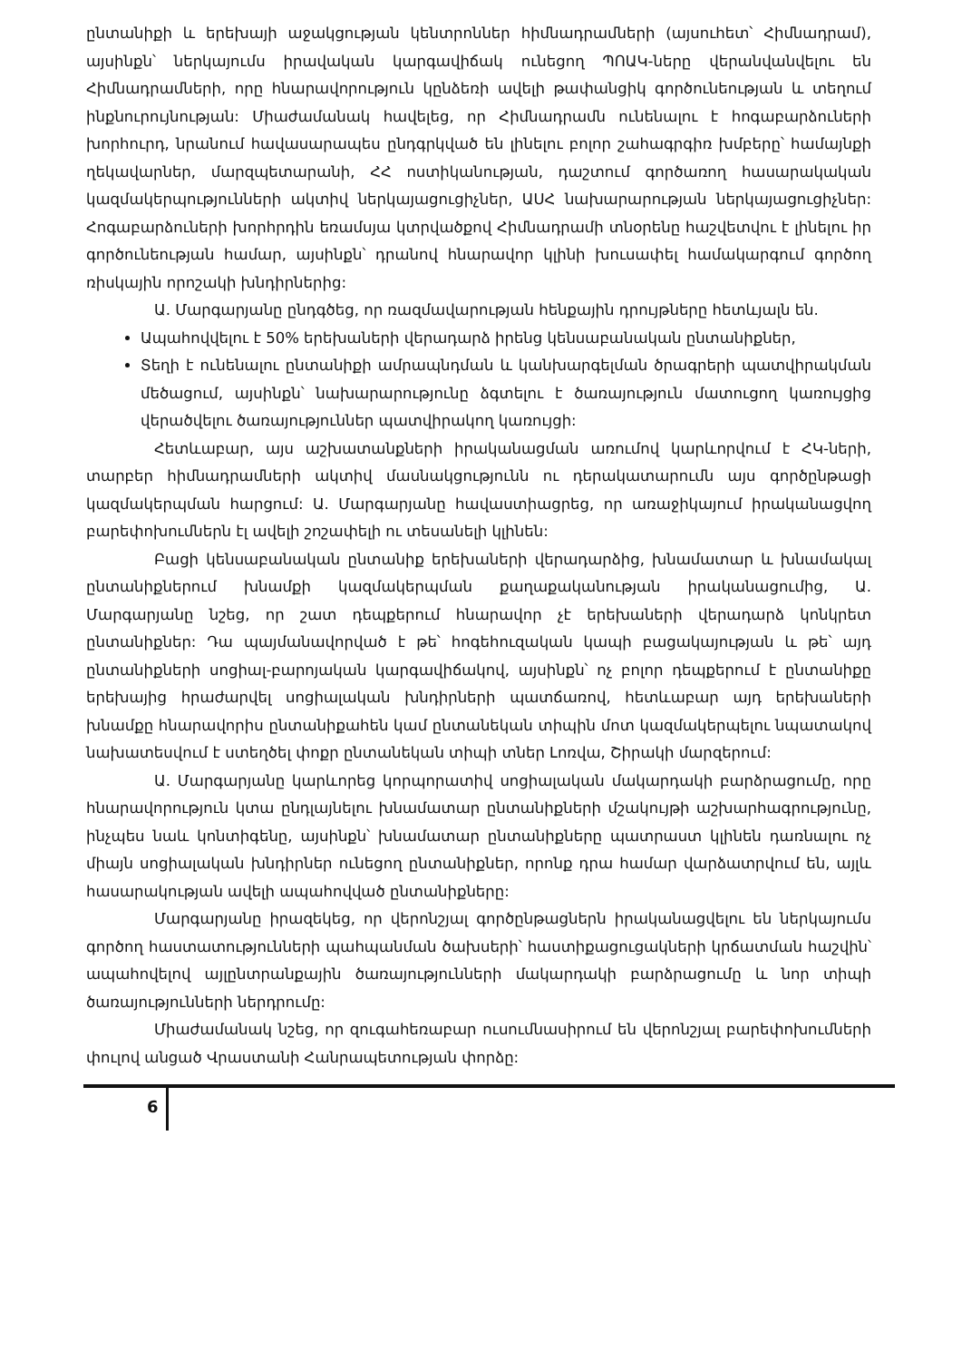ընտանիքի և երեխայի աջակցության կենտրոններ հիմնադրամների (այսուհետ՝ Հիմնադրամ), այսինքն՝ ներկայումս իրավական կարգավիճակ ունեցող ՊՈԱԿ-ները վերանվանվելու են Հիմնադրամների, որը հնարավորություն կընձեռի ավելի թափանցիկ գործունեության և տեղում ինքնուրույնության: Միաժամանակ հավելեց, որ Հիմնադրամն ունենալու է հոգաբարձուների խորհուրդ, նրանում հավասարապես ընդգրկված են լինելու բոլոր շահագրգիռ խմբերը՝ համայնքի ղեկավարներ, մարզպետարանի, ՀՀ ոստիկանության, դաշտում գործառող հասարակական կազմակերպությունների ակտիվ ներկայացուցիչներ, ԱՍՀ նախարարության ներկայացուցիչներ: Հոգաբարձուների խորհրդին եռամսյա կտրվածքով Հիմնադրամի տնօրենը հաշվետվու է լինելու իր գործունեության համար, այսինքն՝ դրանով հնարավոր կլինի խուսափել համակարգում գործող ռիսկային որոշակի խնդիրներից:
Ա. Մարգարյանը ընդգծեց, որ ռազմավարության հենքային դրույթները հետևյալն են.
Ապահովվելու է 50% երեխաների վերադարձ իրենց կենսաբանական ընտանիքներ,
Տեղի է ունենալու ընտանիքի ամրապնդման և կանխարգելման ծրագրերի պատվիրակման մեծացում, այսինքն՝ նախարարությունը ձգտելու է ծառայություն մատուցող կառույցից վերածվելու ծառայություններ պատվիրակող կառույցի:
Հետևաբար, այս աշխատանքների իրականացման առումով կարևորվում է ՀԿ-ների, տարբեր հիմնադրամների ակտիվ մասնակցությունն ու դերակատարումն այս գործընթացի կազմակերպման հարցում: Ա. Մարգարյանը հավաստիացրեց, որ առաջիկայում իրականացվող բարեփոխումներն էլ ավելի շոշափելի ու տեսանելի կլինեն:
Բացի կենսաբանական ընտանիք երեխաների վերադարձից, խնամատար և խնամակալ ընտանիքներում խնամքի կազմակերպման քաղաքականության իրականացումից, Ա. Մարգարյանը նշեց, որ շատ դեպքերում հնարավոր չէ երեխաների վերադարձ կոնկրետ ընտանիքներ: Դա պայմանավորված է թե՝ հոգեհուզական կապի բացակայության և թե՝ այդ ընտանիքների սոցիալ-բարոյական կարգավիճակով, այսինքն՝ ոչ բոլոր դեպքերում է ընտանիքը երեխայից հրաժարվել սոցիալական խնդիրների պատճառով, հետևաբար այդ երեխաների խնամքը հնարավորիս ընտանիքահեն կամ ընտանեկան տիպին մոտ կազմակերպելու նպատակով նախատեսվում է ստեղծել փոքր ընտանեկան տիպի տներ Լոռվա, Շիրակի մարզերում:
Ա. Մարգարյանը կարևորեց կորպորատիվ սոցիալական մակարդակի բարձրացումը, որը հնարավորություն կտա ընդլայնելու խնամատար ընտանիքների մշակույթի աշխարհագրությունը, ինչպես նաև կոնտիգենը, այսինքն՝ խնամատար ընտանիքները պատրաստ կլինեն դառնալու ոչ միայն սոցիալական խնդիրներ ունեցող ընտանիքներ, որոնք դրա համար վարձատրվում են, այլև հասարակության ավելի ապահովված ընտանիքները:
Մարգարյանը իրազեկեց, որ վերոնշյալ գործընթացներն իրականացվելու են ներկայումս գործող հաստատությունների պահպանման ծախսերի՝ հաստիքացուցակների կրճատման հաշվին՝ ապահովելով այլընտրանքային ծառայությունների մակարդակի բարձրացումը և նոր տիպի ծառայությունների ներդրումը:
Միաժամանակ նշեց, որ զուգահեռաբար ուսումնասիրում են վերոնշյալ բարեփոխումների փուլով անցած Վրաստանի Հանրապետության փորձը:
6